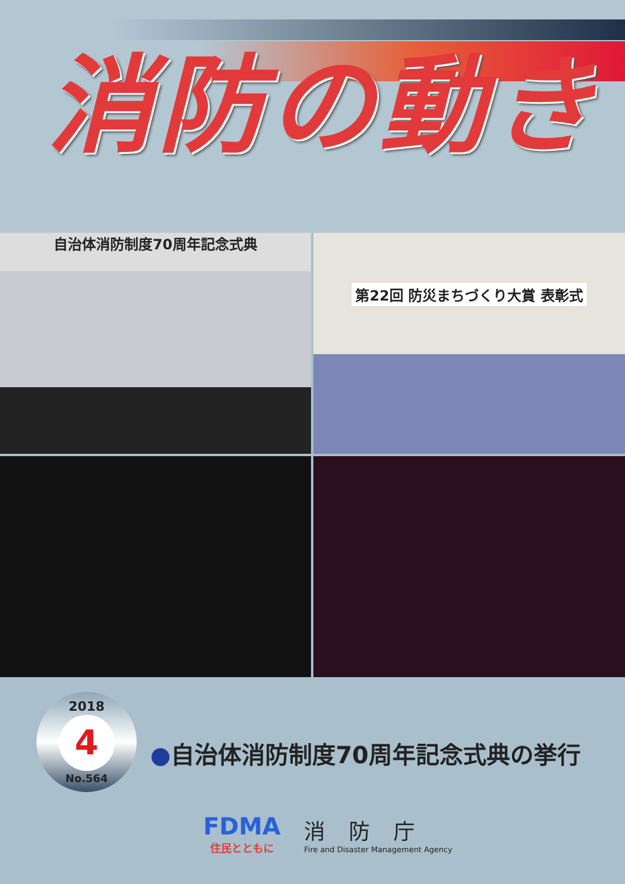消防の動き
自治体消防制度70周年記念式典
第22回 防災まちづくり大賞 表彰式
2018
4
No.564
●自治体消防制度70周年記念式典の挙行
FDMA
住民とともに
消防庁
Fire and Disaster Management Agency